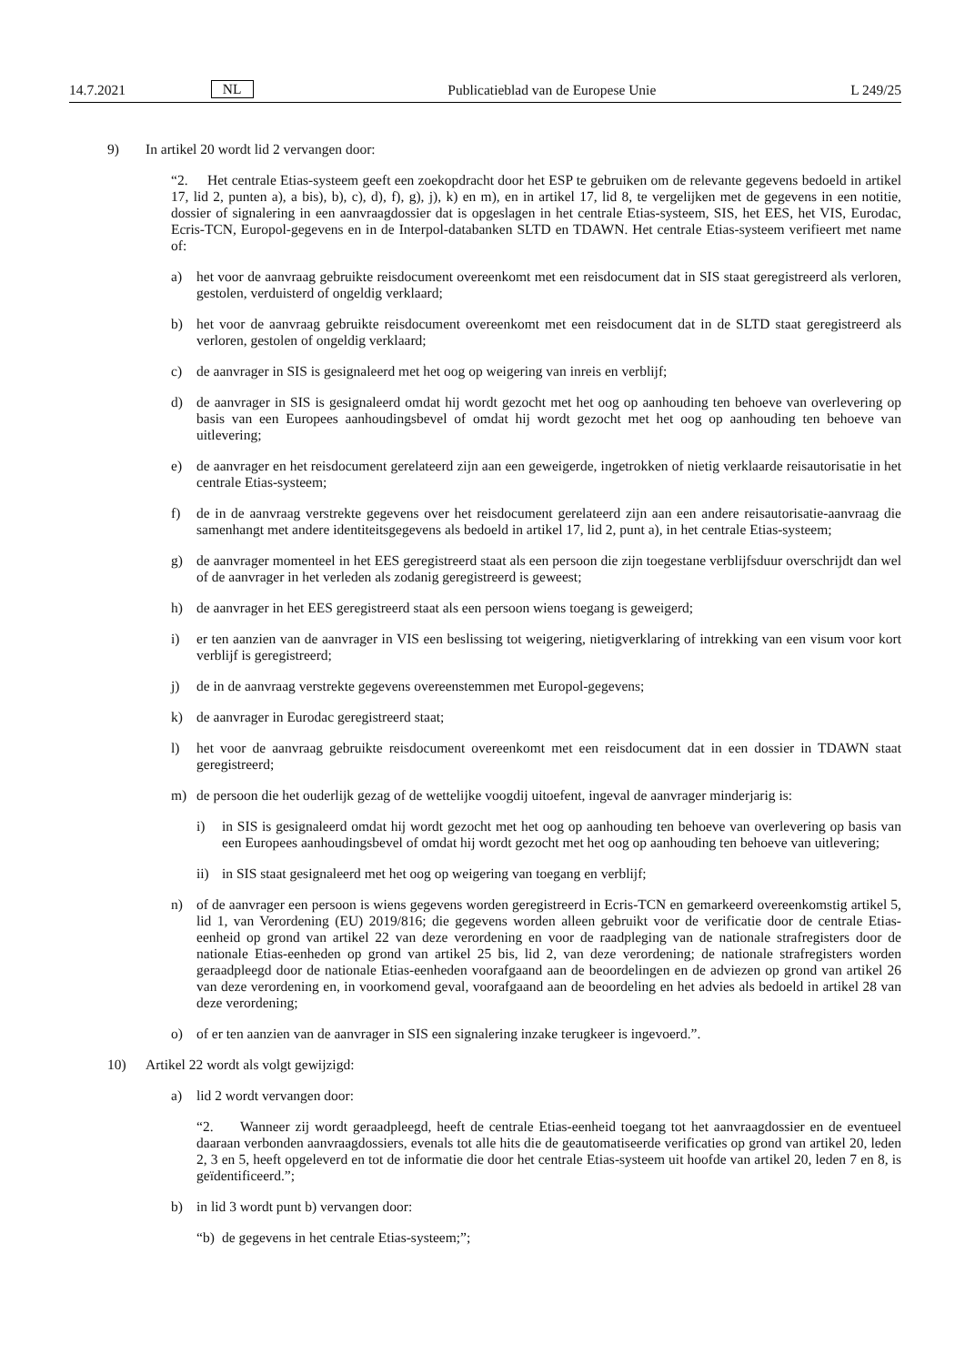14.7.2021 NL Publicatieblad van de Europese Unie L 249/25
9) In artikel 20 wordt lid 2 vervangen door:
“2. Het centrale Etias-systeem geeft een zoekopdracht door het ESP te gebruiken om de relevante gegevens bedoeld in artikel 17, lid 2, punten a), a bis), b), c), d), f), g), j), k) en m), en in artikel 17, lid 8, te vergelijken met de gegevens in een notitie, dossier of signalering in een aanvraagdossier dat is opgeslagen in het centrale Etias-systeem, SIS, het EES, het VIS, Eurodac, Ecris-TCN, Europol-gegevens en in de Interpol-databanken SLTD en TDAWN. Het centrale Etias-systeem verifieert met name of:
a) het voor de aanvraag gebruikte reisdocument overeenkomt met een reisdocument dat in SIS staat geregistreerd als verloren, gestolen, verduisterd of ongeldig verklaard;
b) het voor de aanvraag gebruikte reisdocument overeenkomt met een reisdocument dat in de SLTD staat geregistreerd als verloren, gestolen of ongeldig verklaard;
c) de aanvrager in SIS is gesignaleerd met het oog op weigering van inreis en verblijf;
d) de aanvrager in SIS is gesignaleerd omdat hij wordt gezocht met het oog op aanhouding ten behoeve van overlevering op basis van een Europees aanhoudingsbevel of omdat hij wordt gezocht met het oog op aanhouding ten behoeve van uitlevering;
e) de aanvrager en het reisdocument gerelateerd zijn aan een geweigerde, ingetrokken of nietig verklaarde reisautorisatie in het centrale Etias-systeem;
f) de in de aanvraag verstrekte gegevens over het reisdocument gerelateerd zijn aan een andere reisautorisatie-aanvraag die samenhangt met andere identiteitsgegevens als bedoeld in artikel 17, lid 2, punt a), in het centrale Etias-systeem;
g) de aanvrager momenteel in het EES geregistreerd staat als een persoon die zijn toegestane verblijfsduur overschrijdt dan wel of de aanvrager in het verleden als zodanig geregistreerd is geweest;
h) de aanvrager in het EES geregistreerd staat als een persoon wiens toegang is geweigerd;
i) er ten aanzien van de aanvrager in VIS een beslissing tot weigering, nietigverklaring of intrekking van een visum voor kort verblijf is geregistreerd;
j) de in de aanvraag verstrekte gegevens overeenstemmen met Europol-gegevens;
k) de aanvrager in Eurodac geregistreerd staat;
l) het voor de aanvraag gebruikte reisdocument overeenkomt met een reisdocument dat in een dossier in TDAWN staat geregistreerd;
m) de persoon die het ouderlijk gezag of de wettelijke voogdij uitoefent, ingeval de aanvrager minderjarig is:
i) in SIS is gesignaleerd omdat hij wordt gezocht met het oog op aanhouding ten behoeve van overlevering op basis van een Europees aanhoudingsbevel of omdat hij wordt gezocht met het oog op aanhouding ten behoeve van uitlevering;
ii) in SIS staat gesignaleerd met het oog op weigering van toegang en verblijf;
n) of de aanvrager een persoon is wiens gegevens worden geregistreerd in Ecris-TCN en gemarkeerd overeenkomstig artikel 5, lid 1, van Verordening (EU) 2019/816; die gegevens worden alleen gebruikt voor de verificatie door de centrale Etias-eenheid op grond van artikel 22 van deze verordening en voor de raadpleging van de nationale strafregisters door de nationale Etias-eenheden op grond van artikel 25 bis, lid 2, van deze verordening; de nationale strafregisters worden geraadpleegd door de nationale Etias-eenheden voorafgaand aan de beoordelingen en de adviezen op grond van artikel 26 van deze verordening en, in voorkomend geval, voorafgaand aan de beoordeling en het advies als bedoeld in artikel 28 van deze verordening;
o) of er ten aanzien van de aanvrager in SIS een signalering inzake terugkeer is ingevoerd.”.
10) Artikel 22 wordt als volgt gewijzigd:
a) lid 2 wordt vervangen door:
“2. Wanneer zij wordt geraadpleegd, heeft de centrale Etias-eenheid toegang tot het aanvraagdossier en de eventueel daaraan verbonden aanvraagdossiers, evenals tot alle hits die de geautomatiseerde verificaties op grond van artikel 20, leden 2, 3 en 5, heeft opgeleverd en tot de informatie die door het centrale Etias-systeem uit hoofde van artikel 20, leden 7 en 8, is geïdentificeerd.”;
b) in lid 3 wordt punt b) vervangen door:
“b) de gegevens in het centrale Etias-systeem;”;